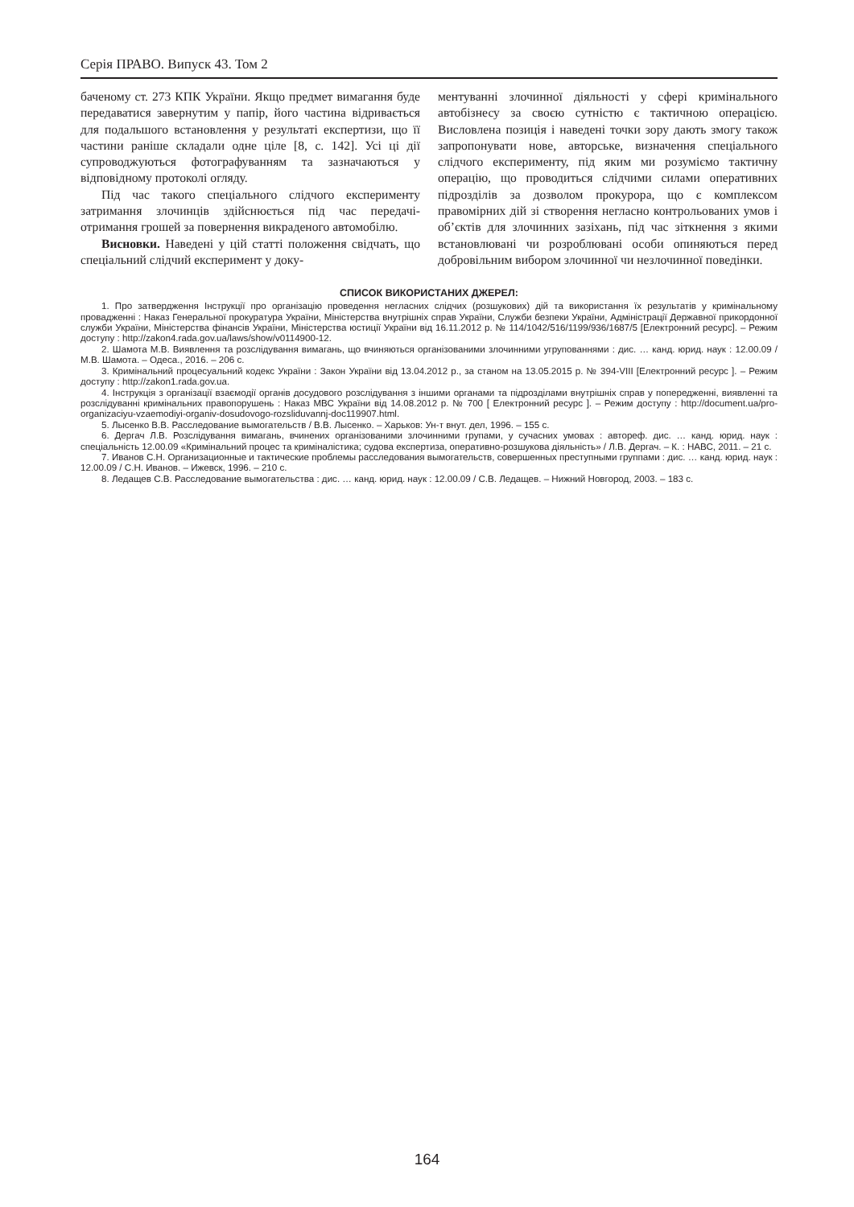Серія ПРАВО. Випуск 43. Том 2
баченому ст. 273 КПК України. Якщо предмет вимагання буде передаватися завернутим у папір, його частина відривається для подальшого встановлення у результаті експертизи, що її частини раніше складали одне ціле [8, с. 142]. Усі ці дії супроводжуються фотографуванням та зазначаються у відповідному протоколі огляду.
Під час такого спеціального слідчого експерименту затримання злочинців здійснюється під час передачі-отримання грошей за повернення викраденого автомобілю.
Висновки. Наведені у цій статті положення свідчать, що спеціальний слідчий експеримент у доку-
ментуванні злочинної діяльності у сфері кримінального автобізнесу за своєю сутністю є тактичною операцією. Висловлена позиція і наведені точки зору дають змогу також запропонувати нове, авторське, визначення спеціального слідчого експерименту, під яким ми розуміємо тактичну операцію, що проводиться слідчими силами оперативних підрозділів за дозволом прокурора, що є комплексом правомірних дій зі створення негласно контрольованих умов і об’єктів для злочинних зазіхань, під час зіткнення з якими встановлювані чи розроблювані особи опиняються перед добровільним вибором злочинної чи незлочинної поведінки.
СПИСОК ВИКОРИСТАНИХ ДЖЕРЕЛ:
1. Про затвердження Інструкції про організацію проведення негласних слідчих (розшукових) дій та використання їх результатів у кримінальному провадженні : Наказ Генеральної прокуратура України, Міністерства внутрішніх справ України, Служби безпеки України, Адміністрації Державної прикордонної служби України, Міністерства фінансів України, Міністерства юстиції України від 16.11.2012 р. № 114/1042/516/1199/936/1687/5 [Електронний ресурс]. – Режим доступу : http://zakon4.rada.gov.ua/laws/show/v0114900-12.
2. Шамота М.В. Виявлення та розслідування вимагань, що вчиняються організованими злочинними угрупованнями : дис. … канд. юрид. наук : 12.00.09 / М.В. Шамота. – Одеса., 2016. – 206 с.
3. Кримінальний процесуальний кодекс України : Закон України від 13.04.2012 р., за станом на 13.05.2015 р. № 394-VIII [Електронний ресурс ]. – Режим доступу : http://zakon1.rada.gov.ua.
4. Інструкція з організації взаємодії органів досудового розслідування з іншими органами та підрозділами внутрішніх справ у попередженні, виявленні та розслідуванні кримінальних правопорушень : Наказ МВС України від 14.08.2012 р. № 700 [ Електронний ресурс ]. – Режим доступу : http://document.ua/pro-organizaciyu-vzaemodiyi-organiv-dosudovogo-rozsliduvannj-doc119907.html.
5. Лысенко В.В. Расследование вымогательств / В.В. Лысенко. – Харьков: Ун-т внут. дел, 1996. – 155 с.
6. Дергач Л.В. Розслідування вимагань, вчинених організованими злочинними групами, у сучасних умовах : автореф. дис. … канд. юрид. наук : спеціальність 12.00.09 «Кримінальний процес та криміналістика; судова експертиза, оперативно-розшукова діяльність» / Л.В. Дергач. – К. : НАВС, 2011. – 21 с.
7. Иванов С.Н. Организационные и тактические проблемы расследования вымогательств, совершенных преступными группами : дис. … канд. юрид. наук : 12.00.09 / С.Н. Иванов. – Ижевск, 1996. – 210 с.
8. Ледащев С.В. Расследование вымогательства : дис. … канд. юрид. наук : 12.00.09 / С.В. Ледащев. – Нижний Новгород, 2003. – 183 с.
164